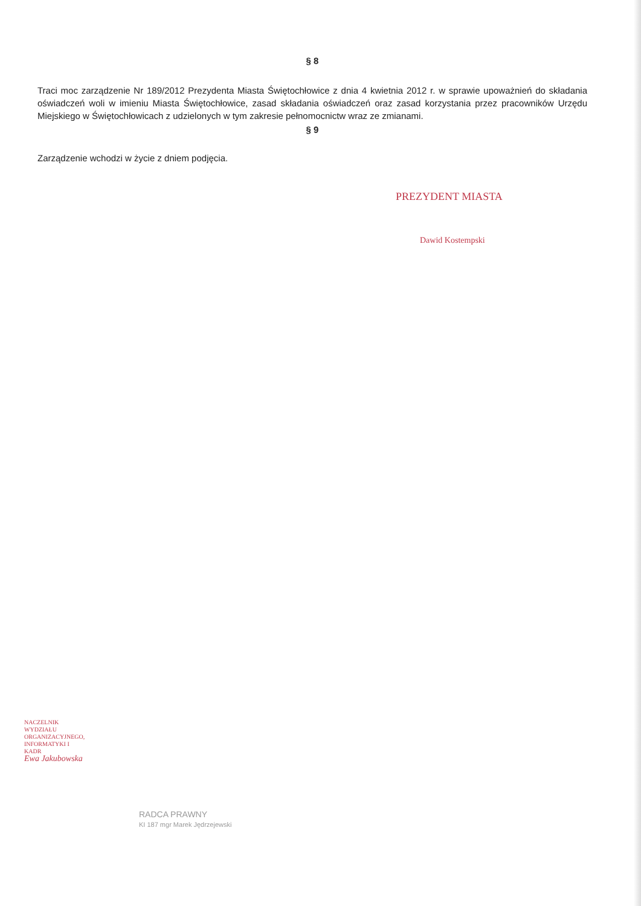§ 8
Traci moc zarządzenie Nr 189/2012 Prezydenta Miasta Świętochłowice z dnia 4 kwietnia 2012 r. w sprawie upoważnień do składania oświadczeń woli w imieniu Miasta Świętochłowice, zasad składania oświadczeń oraz zasad korzystania przez pracowników Urzędu Miejskiego w Świętochłowicach z udzielonych w tym zakresie pełnomocnictw wraz ze zmianami.
§ 9
Zarządzenie wchodzi w życie z dniem podjęcia.
PREZYDENT MIASTA
Dawid Kostempski
NACZELNIK WYDZIAŁU ORGANIZACYJNEGO, INFORMATYKI I KADR
Ewa Jakubowska
RADCA PRAWNY
KI 187 mgr Marek Jędrzejewski